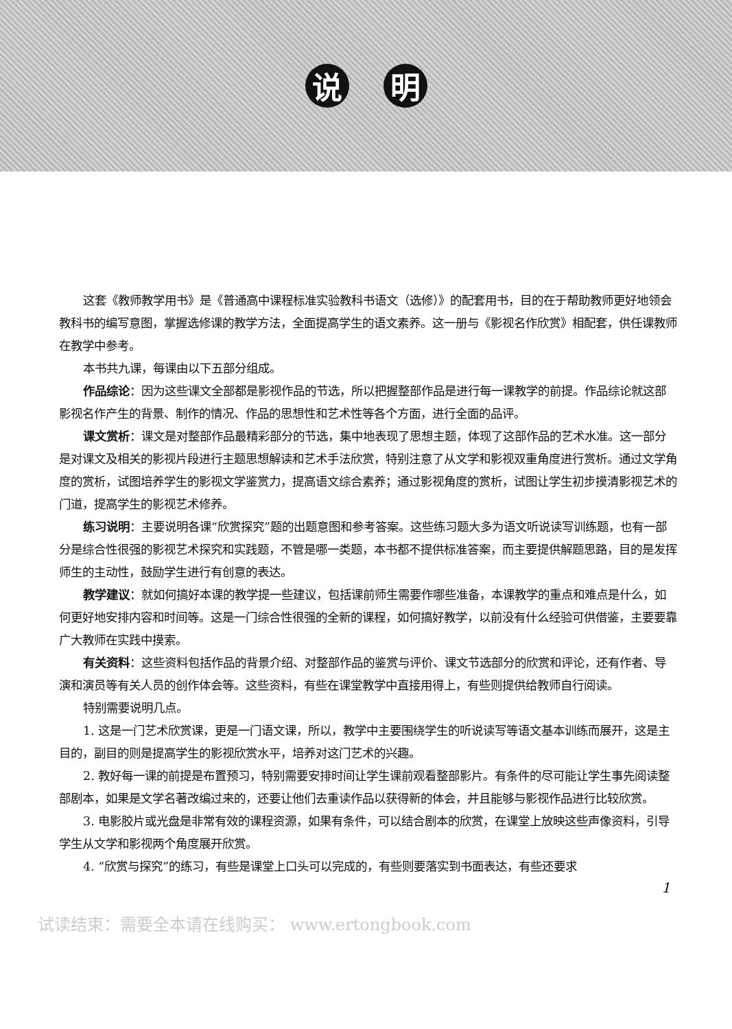说 明
这套《教师教学用书》是《普通高中课程标准实验教科书语文（选修）》的配套用书，目的在于帮助教师更好地领会教科书的编写意图，掌握选修课的教学方法，全面提高学生的语文素养。这一册与《影视名作欣赏》相配套，供任课教师在教学中参考。
本书共九课，每课由以下五部分组成。
作品综论：因为这些课文全部都是影视作品的节选，所以把握整部作品是进行每一课教学的前提。作品综论就这部影视名作产生的背景、制作的情况、作品的思想性和艺术性等各个方面，进行全面的品评。
课文赏析：课文是对整部作品最精彩部分的节选，集中地表现了思想主题，体现了这部作品的艺术水准。这一部分是对课文及相关的影视片段进行主题思想解读和艺术手法欣赏，特别注意了从文学和影视双重角度进行赏析。通过文学角度的赏析，试图培养学生的影视文学鉴赏力，提高语文综合素养；通过影视角度的赏析，试图让学生初步摸清影视艺术的门道，提高学生的影视艺术修养。
练习说明：主要说明各课“欣赏探究”题的出题意图和参考答案。这些练习题大多为语文听说读写训练题，也有一部分是综合性很强的影视艺术探究和实践题，不管是哪一类题，本书都不提供标准答案，而主要提供解题思路，目的是发挥师生的主动性，鼓励学生进行有创意的表达。
教学建议：就如何搞好本课的教学提一些建议，包括课前师生需要作哪些准备，本课教学的重点和难点是什么，如何更好地安排内容和时间等。这是一门综合性很强的全新的课程，如何搞好教学，以前没有什么经验可供借鉴，主要要靠广大教师在实践中摸索。
有关资料：这些资料包括作品的背景介绍、对整部作品的鉴赏与评价、课文节选部分的欣赏和评论，还有作者、导演和演员等有关人员的创作体会等。这些资料，有些在课堂教学中直接用得上，有些则提供给教师自行阅读。
特别需要说明几点。
1. 这是一门艺术欣赏课，更是一门语文课，所以，教学中主要围绕学生的听说读写等语文基本训练而展开，这是主目的，副目的则是提高学生的影视欣赏水平，培养对这门艺术的兴趣。
2. 教好每一课的前提是布置预习，特别需要安排时间让学生课前观看整部影片。有条件的尽可能让学生事先阅读整部剧本，如果是文学名著改编过来的，还要让他们去重读作品以获得新的体会，并且能够与影视作品进行比较欣赏。
3. 电影胶片或光盘是非常有效的课程资源，如果有条件，可以结合剧本的欣赏，在课堂上放映这些声像资料，引导学生从文学和影视两个角度展开欣赏。
4. “欣赏与探究”的练习，有些是课堂上口头可以完成的，有些则要落实到书面表达，有些还要求
1
试读结束：需要全本请在线购买： www.ertongbook.com